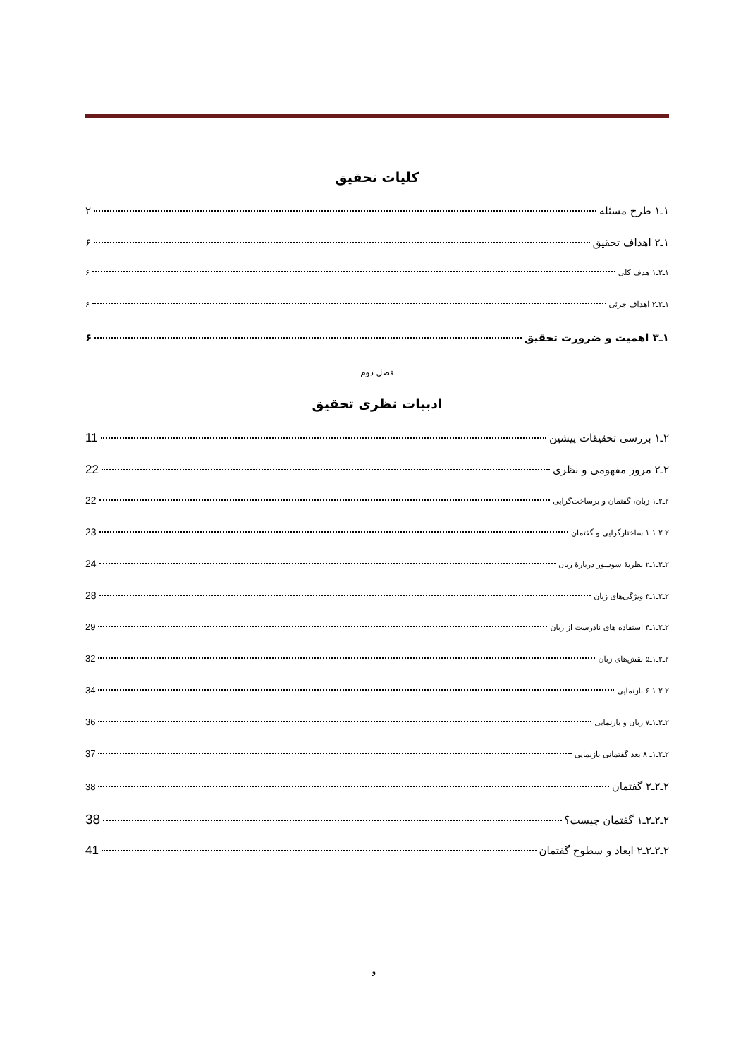کلیات تحقیق
۱ـ۱ طرح مسئله ۲
۱ـ۲ اهداف تحقیق ۶
۱ـ۲ـ۱ هدف کلی ۶
۱ـ۲ـ۲ اهداف جزئی ۶
۱ـ۳ اهمیت و ضرورت تحقیق ۶
فصل دوم
ادبیات نظری تحقیق
۲ـ۱ بررسی تحقیقات پیشین 11
۲ـ۲ مرور مفهومی و نظری 22
۲ـ۲ـ۱ زبان، گفتمان و برساخت‌گرایی 22
۲ـ۲ـ۱ـ۱ ساختارگرایی و گفتمان 23
۲ـ۲ـ۱ـ۲ نظریهٔ سوسور دربارهٔ زبان 24
۲ـ۲ـ۱ـ۳ ویژگی‌های زبان 28
۲ـ۲ـ۱ـ۴ استفاده های نادرست از زبان 29
۲ـ۲ـ۱ـ۵ نقش‌های زبان 32
۲ـ۲ـ۱ـ۶ بازنمایی 34
۲ـ۲ـ۱ـ۷ زبان و بازنمایی 36
۲ـ۲ـ۱ـ ۸ بعد گفتمانی بازنمایی 37
۲ـ۲ـ۲ گفتمان 38
۲ـ۲ـ۲ـ۱ گفتمان چیست؟ 38
۲ـ۲ـ۲ـ۲ ابعاد و سطوح گفتمان 41
و